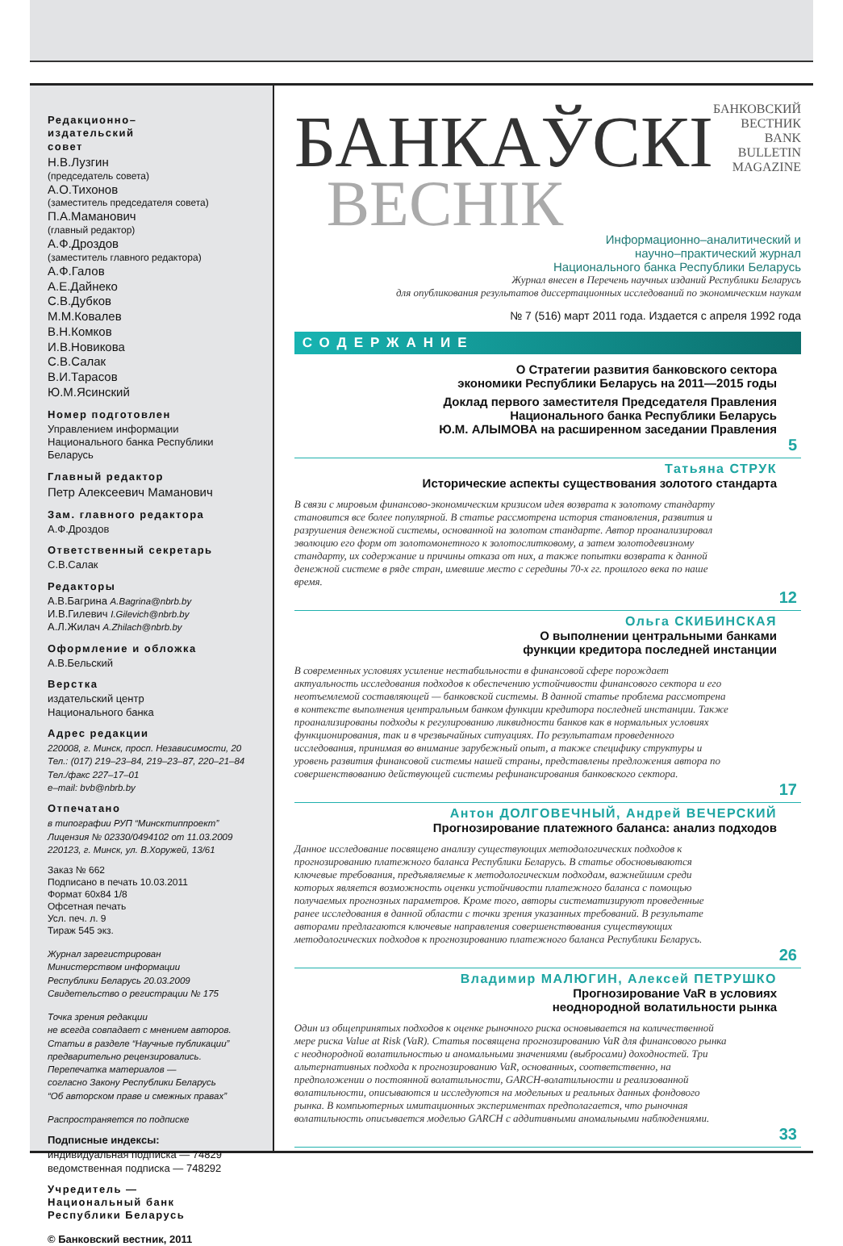Редакционно–
издательский
совет
Н.В.Лузгин
(председатель совета)
А.О.Тихонов
(заместитель председателя совета)
П.А.Маманович
(главный редактор)
А.Ф.Дроздов
(заместитель главного редактора)
А.Ф.Галов
А.Е.Дайнеко
С.В.Дубков
М.М.Ковалев
В.Н.Комков
И.В.Новикова
С.В.Салак
В.И.Тарасов
Ю.М.Ясинский
Номер подготовлен
Управлением информации
Национального банка Республики Беларусь
Главный редактор
Петр Алексеевич Маманович
Зам. главного редактора
А.Ф.Дроздов
Ответственный секретарь
С.В.Салак
Редакторы
А.В.Багрина A.Bagrina@nbrb.by
И.В.Гилевич I.Gilevich@nbrb.by
А.Л.Жилач A.Zhilach@nbrb.by
Оформление и обложка
А.В.Бельский
Верстка
издательский центр
Национального банка
Адрес редакции
220008, г. Минск, просп. Независимости, 20
Тел.: (017) 219–23–84, 219–23–87, 220–21–84
Тел./факс 227–17–01
e–mail: bvb@nbrb.by
Отпечатано
в типографии РУП “Минсктиппроект”
Лицензия № 02330/0494102 от 11.03.2009
220123, г. Минск, ул. В.Хоружей, 13/61
Заказ № 662
Подписано в печать 10.03.2011
Формат 60x84 1/8
Офсетная печать
Усл. печ. л. 9
Тираж 545 экз.
Журнал зарегистрирован
Министерством информации
Республики Беларусь 20.03.2009
Свидетельство о регистрации № 175
Точка зрения редакции
не всегда совпадает с мнением авторов.
Статьи в разделе “Научные публикации” предварительно рецензировались.
Перепечатка материалов —
согласно Закону Республики Беларусь
“Об авторском праве и смежных правах”
Распространяется по подписке
Подписные индексы:
индивидуальная подписка — 74829
ведомственная подписка — 748292
Учредитель —
Национальный банк
Республики Беларусь
© Банковский вестник, 2011
БАНКАЎСКІ
БАНКОВСКИЙ ВЕСТНИК
BANK BULLETIN MAGAZINE
ВЕСНІК
Информационно–аналитический и
научно–практический журнал
Национального банка Республики Беларусь
Журнал внесен в Перечень научных изданий Республики Беларусь
для опубликования результатов диссертационных исследований по экономическим наукам
№ 7 (516) март 2011 года. Издается с апреля 1992 года
СОДЕРЖАНИЕ
О Стратегии развития банковского сектора
экономики Республики Беларусь на 2011—2015 годы
Доклад первого заместителя Председателя Правления
Национального банка Республики Беларусь
Ю.М. АЛЫМОВА на расширенном заседании Правления
5
Татьяна СТРУК
Исторические аспекты существования золотого стандарта
В связи с мировым финансово-экономическим кризисом идея возврата к золотому стандарту становится все более популярной. В статье рассмотрена история становления, развития и разрушения денежной системы, основанной на золотом стандарте. Автор проанализировал эволюцию его форм от золотомонетного к золотослитковому, а затем золотодевизному стандарту, их содержание и причины отказа от них, а также попытки возврата к данной денежной системе в ряде стран, имевшие место с середины 70-х гг. прошлого века по наше время.
12
Ольга СКИБИНСКАЯ
О выполнении центральными банками
функции кредитора последней инстанции
В современных условиях усиление нестабильности в финансовой сфере порождает актуальность исследования подходов к обеспечению устойчивости финансового сектора и его неотъемлемой составляющей — банковской системы. В данной статье проблема рассмотрена в контексте выполнения центральным банком функции кредитора последней инстанции. Также проанализированы подходы к регулированию ликвидности банков как в нормальных условиях функционирования, так и в чрезвычайных ситуациях. По результатам проведенного исследования, принимая во внимание зарубежный опыт, а также специфику структуры и уровень развития финансовой системы нашей страны, представлены предложения автора по совершенствованию действующей системы рефинансирования банковского сектора.
17
Антон ДОЛГОВЕЧНЫЙ, Андрей ВЕЧЕРСКИЙ
Прогнозирование платежного баланса: анализ подходов
Данное исследование посвящено анализу существующих методологических подходов к прогнозированию платежного баланса Республики Беларусь. В статье обосновываются ключевые требования, предъявляемые к методологическим подходам, важнейшим среди которых является возможность оценки устойчивости платежного баланса с помощью получаемых прогнозных параметров. Кроме того, авторы систематизируют проведенные ранее исследования в данной области с точки зрения указанных требований. В результате авторами предлагаются ключевые направления совершенствования существующих методологических подходов к прогнозированию платежного баланса Республики Беларусь.
26
Владимир МАЛЮГИН, Алексей ПЕТРУШКО
Прогнозирование VaR в условиях
неоднородной волатильности рынка
Один из общепринятых подходов к оценке рыночного риска основывается на количественной мере риска Value at Risk (VaR). Статья посвящена прогнозированию VaR для финансового рынка с неоднородной волатильностью и аномальными значениями (выбросами) доходностей. Три альтернативных подхода к прогнозированию VaR, основанных, соответственно, на предположении о постоянной волатильности, GARCH-волатильности и реализованной волатильности, описываются и исследуются на модельных и реальных данных фондового рынка. В компьютерных имитационных экспериментах предполагается, что рыночная волатильность описывается моделью GARCH с аддитивными аномальными наблюдениями.
33